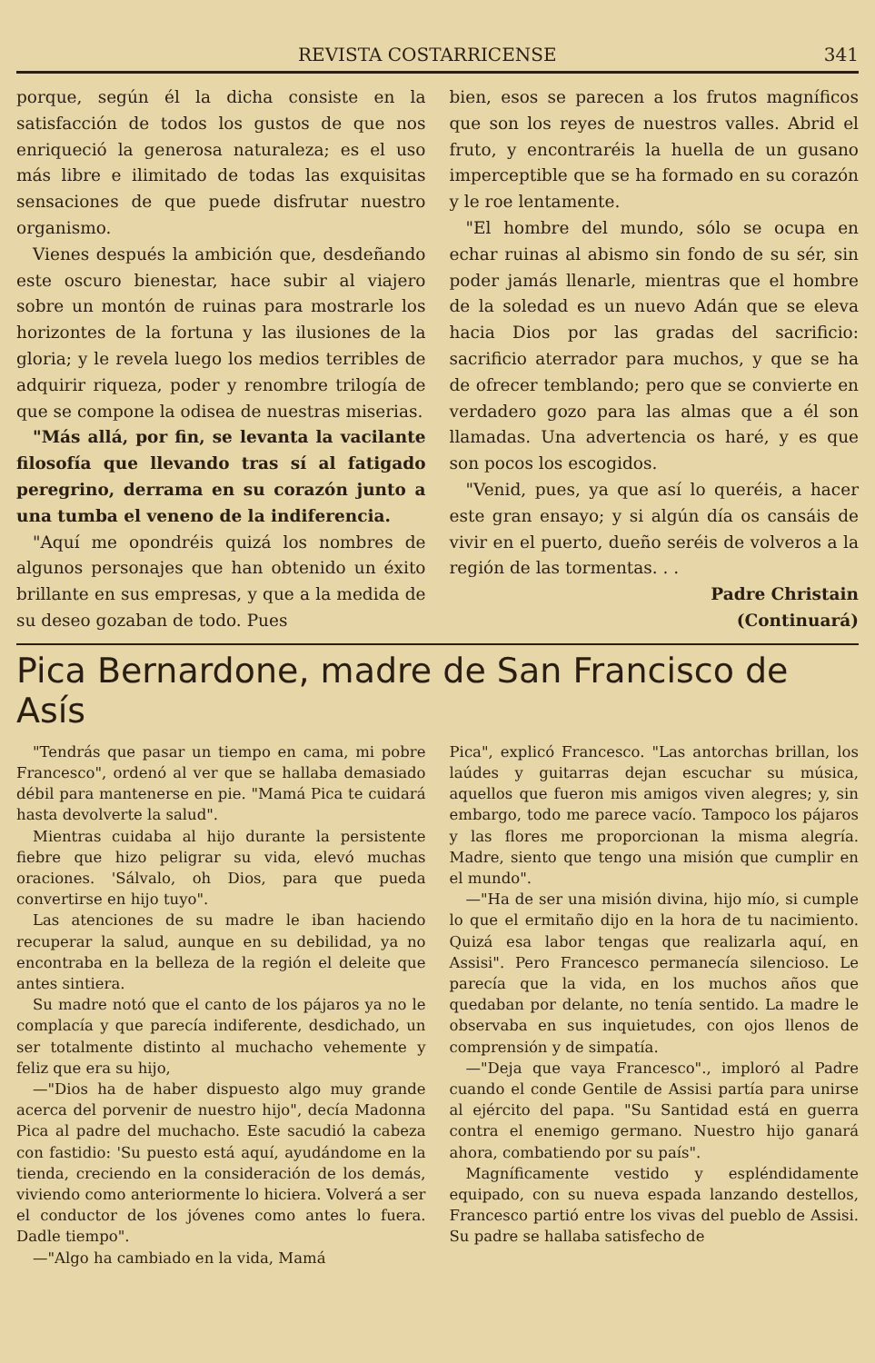REVISTA COSTARRICENSE 341
porque, según él la dicha consiste en la satisfacción de todos los gustos de que nos enriqueció la generosa naturaleza; es el uso más libre e ilimitado de todas las exquisitas sensaciones de que puede disfrutar nuestro organismo.
Vienes después la ambición que, desdeñando este oscuro bienestar, hace subir al viajero sobre un montón de ruinas para mostrarle los horizontes de la fortuna y las ilusiones de la gloria; y le revela luego los medios terribles de adquirir riqueza, poder y renombre trilogía de que se compone la odisea de nuestras miserias.
"Más allá, por fin, se levanta la vacilante filosofía que llevando tras sí al fatigado peregrino, derrama en su corazón junto a una tumba el veneno de la indiferencia.
"Aquí me opondréis quizá los nombres de algunos personajes que han obtenido un éxito brillante en sus empresas, y que a la medida de su deseo gozaban de todo. Pues
bien, esos se parecen a los frutos magníficos que son los reyes de nuestros valles. Abrid el fruto, y encontraréis la huella de un gusano imperceptible que se ha formado en su corazón y le roe lentamente.
"El hombre del mundo, sólo se ocupa en echar ruinas al abismo sin fondo de su sér, sin poder jamás llenarle, mientras que el hombre de la soledad es un nuevo Adán que se eleva hacia Dios por las gradas del sacrificio: sacrificio aterrador para muchos, y que se ha de ofrecer temblando; pero que se convierte en verdadero gozo para las almas que a él son llamadas. Una advertencia os haré, y es que son pocos los escogidos.
"Venid, pues, ya que así lo queréis, a hacer este gran ensayo; y si algún día os cansáis de vivir en el puerto, dueño seréis de volveros a la región de las tormentas. . .
Padre Christain
(Continuará)
Pica Bernardone, madre de San Francisco de Asís
"Tendrás que pasar un tiempo en cama, mi pobre Francesco", ordenó al ver que se hallaba demasiado débil para mantenerse en pie. "Mamá Pica te cuidará hasta devolverte la salud".
Mientras cuidaba al hijo durante la persistente fiebre que hizo peligrar su vida, elevó muchas oraciones. 'Sálvalo, oh Dios, para que pueda convertirse en hijo tuyo".
Las atenciones de su madre le iban haciendo recuperar la salud, aunque en su debilidad, ya no encontraba en la belleza de la región el deleite que antes sintiera.
Su madre notó que el canto de los pájaros ya no le complacía y que parecía indiferente, desdichado, un ser totalmente distinto al muchacho vehemente y feliz que era su hijo,
—"Dios ha de haber dispuesto algo muy grande acerca del porvenir de nuestro hijo", decía Madonna Pica al padre del muchacho. Este sacudió la cabeza con fastidio: 'Su puesto está aquí, ayudándome en la tienda, creciendo en la consideración de los demás, viviendo como anteriormente lo hiciera. Volverá a ser el conductor de los jóvenes como antes lo fuera. Dadle tiempo".
—"Algo ha cambiado en la vida, Mamá
Pica", explicó Francesco. "Las antorchas brillan, los laúdes y guitarras dejan escuchar su música, aquellos que fueron mis amigos viven alegres; y, sin embargo, todo me parece vacío. Tampoco los pájaros y las flores me proporcionan la misma alegría. Madre, siento que tengo una misión que cumplir en el mundo".
—"Ha de ser una misión divina, hijo mío, si cumple lo que el ermitaño dijo en la hora de tu nacimiento. Quizá esa labor tengas que realizarla aquí, en Assisi". Pero Francesco permanecía silencioso. Le parecía que la vida, en los muchos años que quedaban por delante, no tenía sentido. La madre le observaba en sus inquietudes, con ojos llenos de comprensión y de simpatía.
—"Deja que vaya Francesco"., imploró al Padre cuando el conde Gentile de Assisi partía para unirse al ejército del papa. "Su Santidad está en guerra contra el enemigo germano. Nuestro hijo ganará ahora, combatiendo por su país".
Magníficamente vestido y espléndidamente equipado, con su nueva espada lanzando destellos, Francesco partió entre los vivas del pueblo de Assisi. Su padre se hallaba satisfecho de